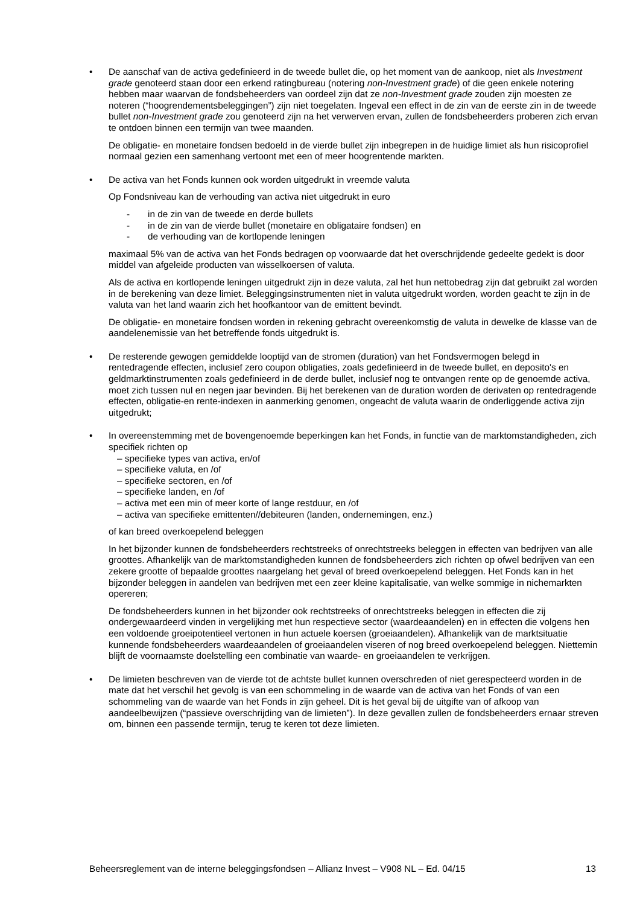• De aanschaf van de activa gedefinieerd in de tweede bullet die, op het moment van de aankoop, niet als Investment grade genoteerd staan door een erkend ratingbureau (notering non-Investment grade) of die geen enkele notering hebben maar waarvan de fondsbeheerders van oordeel zijn dat ze non-Investment grade zouden zijn moesten ze noteren (“hoogrendementsbeleggingen”) zijn niet toegelaten. Ingeval een effect in de zin van de eerste zin in de tweede bullet non-Investment grade zou genoteerd zijn na het verwerven ervan, zullen de fondsbeheerders proberen zich ervan te ontdoen binnen een termijn van twee maanden.
De obligatie- en monetaire fondsen bedoeld in de vierde bullet zijn inbegrepen in de huidige limiet als hun risicoprofiel normaal gezien een samenhang vertoont met een of meer hoogrentende markten.
• De activa van het Fonds kunnen ook worden uitgedrukt in vreemde valuta
Op Fondsniveau kan de verhouding van activa niet uitgedrukt in euro
- in de zin van de tweede en derde bullets
- in de zin van de vierde bullet (monetaire en obligataire fondsen) en
- de verhouding van de kortlopende leningen
maximaal 5% van de activa van het Fonds bedragen op voorwaarde dat het overschrijdende gedeelte gedekt is door middel van afgeleide producten van wisselkoersen of valuta.
Als de activa en kortlopende leningen uitgedrukt zijn in deze valuta, zal het hun nettobedrag zijn dat gebruikt zal worden in de berekening van deze limiet. Beleggingsinstrumenten niet in valuta uitgedrukt worden, worden geacht te zijn in de valuta van het land waarin zich het hoofkantoor van de emittent bevindt.
De obligatie- en monetaire fondsen worden in rekening gebracht overeenkomstig de valuta in dewelke de klasse van de aandelenemissie van het betreffende fonds uitgedrukt is.
• De resterende gewogen gemiddelde looptijd van de stromen (duration) van het Fondsvermogen belegd in rentedragende effecten, inclusief zero coupon obligaties, zoals gedefinieerd in de tweede bullet, en deposito's en geldmarktinstrumenten zoals gedefinieerd in de derde bullet, inclusief nog te ontvangen rente op de genoemde activa, moet zich tussen nul en negen jaar bevinden. Bij het berekenen van de duration worden de derivaten op rentedragende effecten, obligatie-en rente-indexen in aanmerking genomen, ongeacht de valuta waarin de onderliggende activa zijn uitgedrukt;
• In overeenstemming met de bovengenoemde beperkingen kan het Fonds, in functie van de marktomstandigheden, zich specifiek richten op
– specifieke types van activa, en/of
– specifieke valuta, en /of
– specifieke sectoren, en /of
– specifieke landen, en /of
– activa met een min of meer korte of lange restduur, en /of
– activa van specifieke emittenten//debiteuren (landen, ondernemingen, enz.)
of kan breed overkoepelend beleggen
In het bijzonder kunnen de fondsbeheerders rechtstreeks of onrechtstreeks beleggen in effecten van bedrijven van alle groottes. Afhankelijk van de marktomstandigheden kunnen de fondsbeheerders zich richten op ofwel bedrijven van een zekere grootte of bepaalde groottes naargelang het geval of breed overkoepelend beleggen. Het Fonds kan in het bijzonder beleggen in aandelen van bedrijven met een zeer kleine kapitalisatie, van welke sommige in nichemarkten opereren;
De fondsbeheerders kunnen in het bijzonder ook rechtstreeks of onrechtstreeks beleggen in effecten die zij ondergewaardeerd vinden in vergelijking met hun respectieve sector (waardeaandelen) en in effecten die volgens hen een voldoende groeipotentieel vertonen in hun actuele koersen (groeiaandelen). Afhankelijk van de marktsituatie kunnende fondsbeheerders waardeaandelen of groeiaandelen viseren of nog breed overkoepelend beleggen. Niettemin blijft de voornaamste doelstelling een combinatie van waarde- en groeiaandelen te verkrijgen.
• De limieten beschreven van de vierde tot de achtste bullet kunnen overschreden of niet gerespecteerd worden in de mate dat het verschil het gevolg is van een schommeling in de waarde van de activa van het Fonds of van een schommeling van de waarde van het Fonds in zijn geheel. Dit is het geval bij de uitgifte van of afkoop van aandeelbewijzen (“passieve overschrijding van de limieten”). In deze gevallen zullen de fondsbeheerders ernaar streven om, binnen een passende termijn, terug te keren tot deze limieten.
Beheersreglement van de interne beleggingsfondsen – Allianz Invest – V908 NL – Ed. 04/15 13